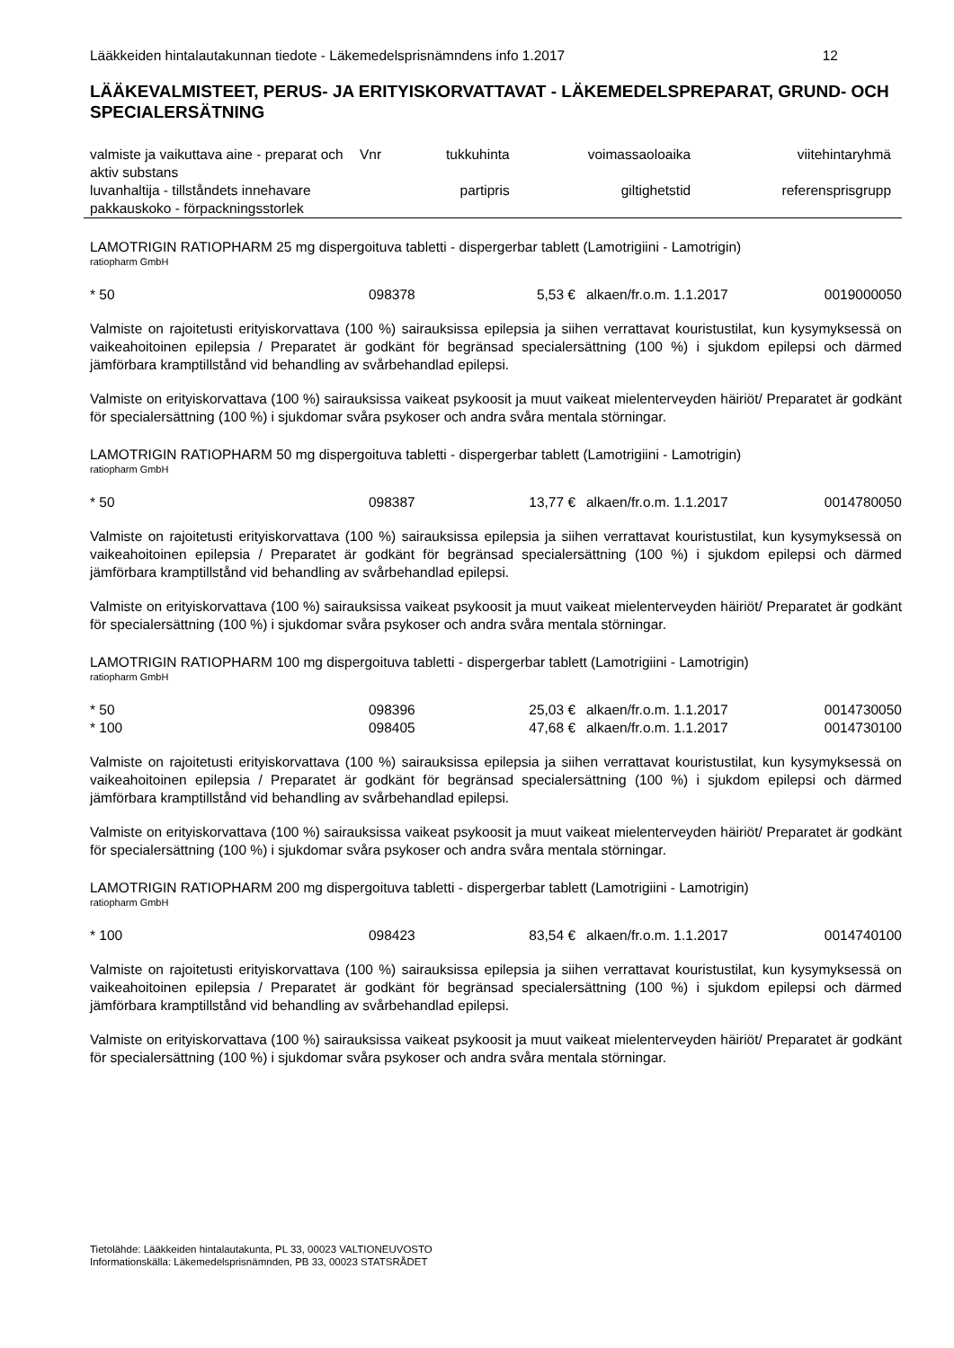Lääkkeiden hintalautakunnan tiedote - Läkemedelsprisnämndens info 1.2017 12
LÄÄKEVALMISTEET, PERUS- JA ERITYISKORVATTAVAT - LÄKEMEDELSPREPARAT, GRUND- OCH SPECIALERSÄTNING
| valmiste ja vaikuttava aine - preparat och aktiv substans | Vnr | tukkuhinta | voimassaoloaika | viitehintaryhmä |
| luvanhaltija - tillståndets innehavare pakkauskoko - förpackningsstorlek | | partipris | giltighetstid | referensprisgrupp |
LAMOTRIGIN RATIOPHARM 25 mg dispergoituva tabletti - dispergerbar tablett (Lamotrigiini - Lamotrigin)
ratiopharm GmbH
| * 50 | 098378 | 5,53 € | alkaen/fr.o.m. 1.1.2017 | 0019000050 |
Valmiste on rajoitetusti erityiskorvattava (100 %) sairauksissa epilepsia ja siihen verrattavat kouristustilat, kun kysymyksessä on vaikeahoitoinen epilepsia / Preparatet är godkänt för begränsad specialersättning (100 %) i sjukdom epilepsi och därmed jämförbara kramptillstånd vid behandling av svårbehandlad epilepsi.
Valmiste on erityiskorvattava (100 %) sairauksissa vaikeat psykoosit ja muut vaikeat mielenterveyden häiriöt/ Preparatet är godkänt för specialersättning (100 %) i sjukdomar svåra psykoser och andra svåra mentala störningar.
LAMOTRIGIN RATIOPHARM 50 mg dispergoituva tabletti - dispergerbar tablett (Lamotrigiini - Lamotrigin)
ratiopharm GmbH
| * 50 | 098387 | 13,77 € | alkaen/fr.o.m. 1.1.2017 | 0014780050 |
Valmiste on rajoitetusti erityiskorvattava (100 %) sairauksissa epilepsia ja siihen verrattavat kouristustilat, kun kysymyksessä on vaikeahoitoinen epilepsia / Preparatet är godkänt för begränsad specialersättning (100 %) i sjukdom epilepsi och därmed jämförbara kramptillstånd vid behandling av svårbehandlad epilepsi.
Valmiste on erityiskorvattava (100 %) sairauksissa vaikeat psykoosit ja muut vaikeat mielenterveyden häiriöt/ Preparatet är godkänt för specialersättning (100 %) i sjukdomar svåra psykoser och andra svåra mentala störningar.
LAMOTRIGIN RATIOPHARM 100 mg dispergoituva tabletti - dispergerbar tablett (Lamotrigiini - Lamotrigin)
ratiopharm GmbH
| * 50 | 098396 | 25,03 € | alkaen/fr.o.m. 1.1.2017 | 0014730050 |
| * 100 | 098405 | 47,68 € | alkaen/fr.o.m. 1.1.2017 | 0014730100 |
Valmiste on rajoitetusti erityiskorvattava (100 %) sairauksissa epilepsia ja siihen verrattavat kouristustilat, kun kysymyksessä on vaikeahoitoinen epilepsia / Preparatet är godkänt för begränsad specialersättning (100 %) i sjukdom epilepsi och därmed jämförbara kramptillstånd vid behandling av svårbehandlad epilepsi.
Valmiste on erityiskorvattava (100 %) sairauksissa vaikeat psykoosit ja muut vaikeat mielenterveyden häiriöt/ Preparatet är godkänt för specialersättning (100 %) i sjukdomar svåra psykoser och andra svåra mentala störningar.
LAMOTRIGIN RATIOPHARM 200 mg dispergoituva tabletti - dispergerbar tablett (Lamotrigiini - Lamotrigin)
ratiopharm GmbH
| * 100 | 098423 | 83,54 € | alkaen/fr.o.m. 1.1.2017 | 0014740100 |
Valmiste on rajoitetusti erityiskorvattava (100 %) sairauksissa epilepsia ja siihen verrattavat kouristustilat, kun kysymyksessä on vaikeahoitoinen epilepsia / Preparatet är godkänt för begränsad specialersättning (100 %) i sjukdom epilepsi och därmed jämförbara kramptillstånd vid behandling av svårbehandlad epilepsi.
Valmiste on erityiskorvattava (100 %) sairauksissa vaikeat psykoosit ja muut vaikeat mielenterveyden häiriöt/ Preparatet är godkänt för specialersättning (100 %) i sjukdomar svåra psykoser och andra svåra mentala störningar.
Tietolähde: Lääkkeiden hintalautakunta, PL 33, 00023 VALTIONEUVOSTO
Informationskälla: Läkemedelsprisnämnden, PB 33, 00023 STATSRÅDET